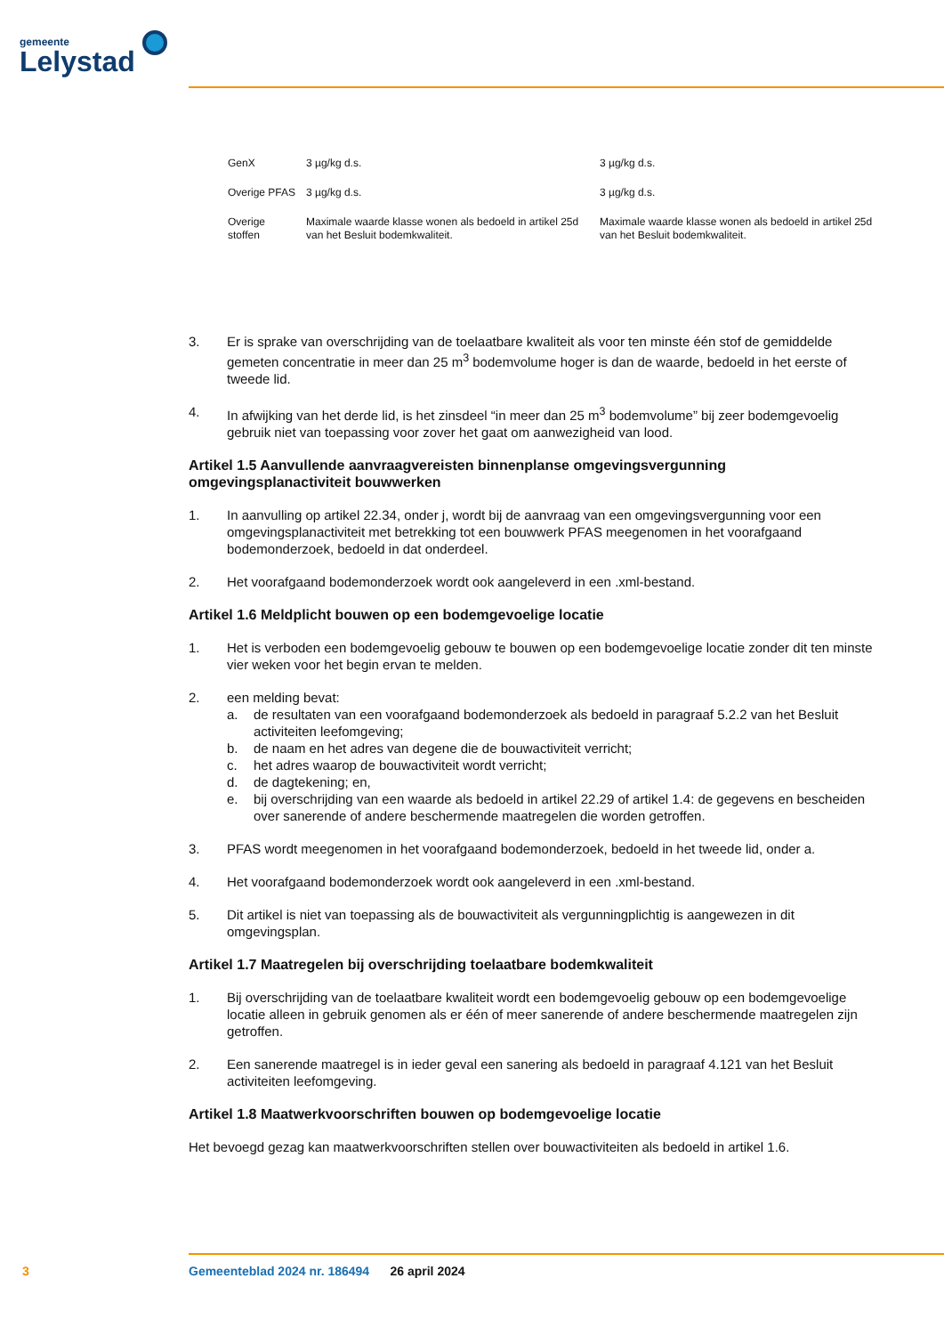gemeente
Lelystad
| GenX | 3 µg/kg d.s. | 3 µg/kg d.s. |
| Overige PFAS | 3 µg/kg d.s. | 3 µg/kg d.s. |
| Overige stoffen | Maximale waarde klasse wonen als bedoeld in artikel 25d van het Besluit bodemkwaliteit. | Maximale waarde klasse wonen als bedoeld in artikel 25d van het Besluit bodemkwaliteit. |
3. Er is sprake van overschrijding van de toelaatbare kwaliteit als voor ten minste één stof de gemiddelde gemeten concentratie in meer dan 25 m<sup>3</sup> bodemvolume hoger is dan de waarde, bedoeld in het eerste of tweede lid.
4. In afwijking van het derde lid, is het zinsdeel “in meer dan 25 m<sup>3</sup> bodemvolume” bij zeer bodemgevoelig gebruik niet van toepassing voor zover het gaat om aanwezigheid van lood.
Artikel 1.5 Aanvullende aanvraagvereisten binnenplanse omgevingsvergunning omgevingsplanactiviteit bouwwerken
1. In aanvulling op artikel 22.34, onder j, wordt bij de aanvraag van een omgevingsvergunning voor een omgevingsplanactiviteit met betrekking tot een bouwwerk PFAS meegenomen in het voorafgaand bodemonderzoek, bedoeld in dat onderdeel.
2. Het voorafgaand bodemonderzoek wordt ook aangeleverd in een .xml-bestand.
Artikel 1.6 Meldplicht bouwen op een bodemgevoelige locatie
1. Het is verboden een bodemgevoelig gebouw te bouwen op een bodemgevoelige locatie zonder dit ten minste vier weken voor het begin ervan te melden.
2. een melding bevat:
a. de resultaten van een voorafgaand bodemonderzoek als bedoeld in paragraaf 5.2.2 van het Besluit activiteiten leefomgeving;
b. de naam en het adres van degene die de bouwactiviteit verricht;
c. het adres waarop de bouwactiviteit wordt verricht;
d. de dagtekening; en,
e. bij overschrijding van een waarde als bedoeld in artikel 22.29 of artikel 1.4: de gegevens en bescheiden over sanerende of andere beschermende maatregelen die worden getroffen.
3. PFAS wordt meegenomen in het voorafgaand bodemonderzoek, bedoeld in het tweede lid, onder a.
4. Het voorafgaand bodemonderzoek wordt ook aangeleverd in een .xml-bestand.
5. Dit artikel is niet van toepassing als de bouwactiviteit als vergunningplichtig is aangewezen in dit omgevingsplan.
Artikel 1.7 Maatregelen bij overschrijding toelaatbare bodemkwaliteit
1. Bij overschrijding van de toelaatbare kwaliteit wordt een bodemgevoelig gebouw op een bodemgevoelige locatie alleen in gebruik genomen als er één of meer sanerende of andere beschermende maatregelen zijn getroffen.
2. Een sanerende maatregel is in ieder geval een sanering als bedoeld in paragraaf 4.121 van het Besluit activiteiten leefomgeving.
Artikel 1.8 Maatwerkvoorschriften bouwen op bodemgevoelige locatie
Het bevoegd gezag kan maatwerkvoorschriften stellen over bouwactiviteiten als bedoeld in artikel 1.6.
3
Gemeenteblad 2024 nr. 186494 26 april 2024